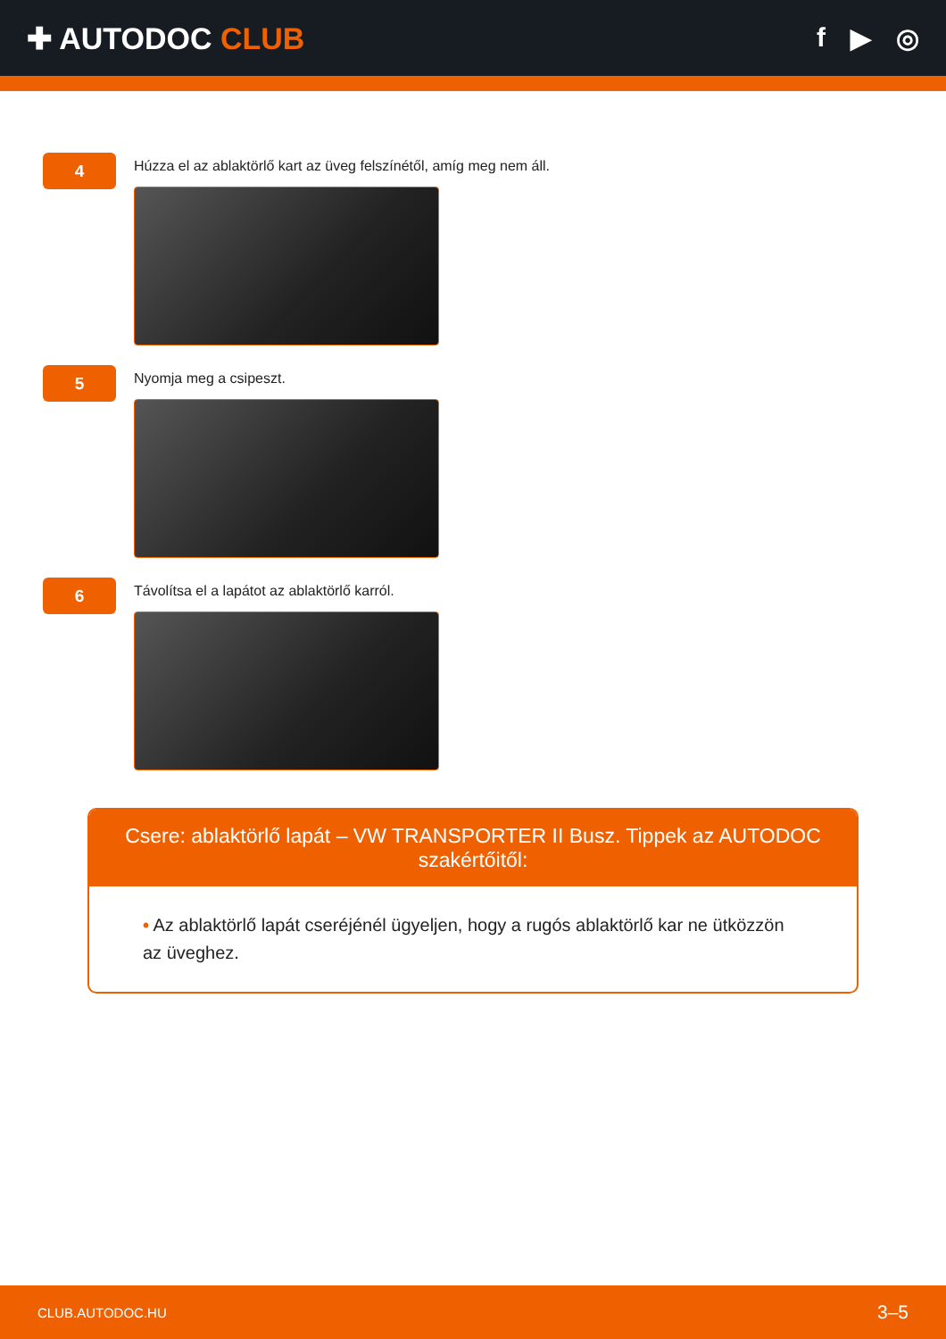✚ AUTODOC CLUB f ▶ ◎
4
Húzza el az ablaktörlő kart az üveg felszínétől, amíg meg nem áll.
5
Nyomja meg a csipeszt.
6
Távolítsa el a lapátot az ablaktörlő karról.
Csere: ablaktörlő lapát – VW TRANSPORTER II Busz. Tippek az AUTODOC szakértőitől:
• Az ablaktörlő lapát cseréjénél ügyeljen, hogy a rugós ablaktörlő kar ne ütközzön az üveghez.
CLUB.AUTODOC.HU 3–5